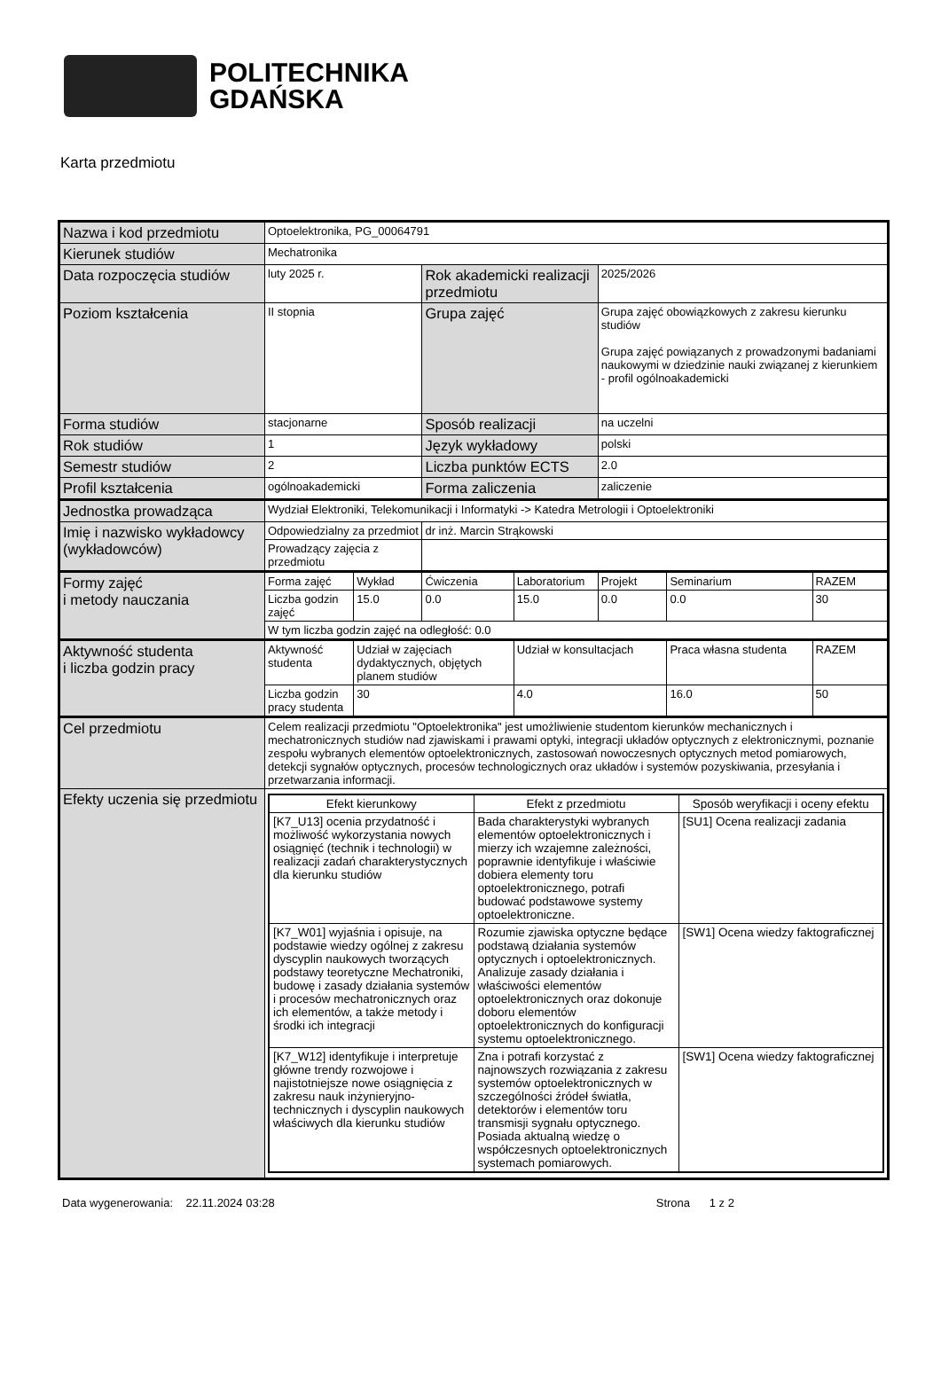POLITECHNIKA
GDAŃSKA
Karta przedmiotu
| Nazwa i kod przedmiotu | Optoelektronika, PG_00064791 | | | | | | |
| Kierunek studiów | Mechatronika | | | | | | |
| Data rozpoczęcia studiów | luty 2025 r. | | Rok akademicki realizacji przedmiotu | | 2025/2026 | | |
| Poziom kształcenia | II stopnia | | Grupa zajęć | | Grupa zajęć obowiązkowych z zakresu kierunku studiów Grupa zajęć powiązanych z prowadzonymi badaniami naukowymi w dziedzinie nauki związanej z kierunkiem - profil ogólnoakademicki | | |
| Forma studiów | stacjonarne | | Sposób realizacji | | na uczelni | | |
| Rok studiów | 1 | | Język wykładowy | | polski | | |
| Semestr studiów | 2 | | Liczba punktów ECTS | | 2.0 | | |
| Profil kształcenia | ogólnoakademicki | | Forma zaliczenia | | zaliczenie | | |
| Jednostka prowadząca | Wydział Elektroniki, Telekomunikacji i Informatyki -> Katedra Metrologii i Optoelektroniki | | | | | | |
| Imię i nazwisko wykładowcy (wykładowców) | Odpowiedzialny za przedmiot | | dr inż. Marcin Strąkowski | | | | |
| | Prowadzący zajęcia z przedmiotu | | | | | | |
| Formy zajęć i metody nauczania | Forma zajęć | Wykład | Ćwiczenia | Laboratorium | Projekt | Seminarium | RAZEM |
| | Liczba godzin zajęć | 15.0 | 0.0 | 15.0 | 0.0 | 0.0 | 30 |
| | W tym liczba godzin zajęć na odległość: 0.0 | | | | | | |
| Aktywność studenta i liczba godzin pracy | Aktywność studenta | Udział w zajęciach dydaktycznych, objętych planem studiów | | Udział w konsultacjach | | Praca własna studenta | RAZEM |
| | Liczba godzin pracy studenta | 30 | | 4.0 | | 16.0 | 50 |
| Cel przedmiotu | Celem realizacji przedmiotu "Optoelektronika" jest umożliwienie studentom kierunków mechanicznych i mechatronicznych studiów nad zjawiskami i prawami optyki, integracji układów optycznych z elektronicznymi, poznanie zespołu wybranych elementów optoelektronicznych, zastosowań nowoczesnych optycznych metod pomiarowych, detekcji sygnałów optycznych, procesów technologicznych oraz układów i systemów pozyskiwania, przesyłania i przetwarzania informacji. | | | | | | |
| Efekty uczenia się przedmiotu | / Efekt kierunkowy / Efekt z przedmiotu / Sposób weryfikacji i oceny efektu / / --- / --- / --- / / [K7_U13] ocenia przydatność i możliwość wykorzystania nowych osiągnięć (technik i technologii) w realizacji zadań charakterystycznych dla kierunku studiów / Bada charakterystyki wybranych elementów optoelektronicznych i mierzy ich wzajemne zależności, poprawnie identyfikuje i właściwie dobiera elementy toru optoelektronicznego, potrafi budować podstawowe systemy optoelektroniczne. / [SU1] Ocena realizacji zadania / / [K7_W01] wyjaśnia i opisuje, na podstawie wiedzy ogólnej z zakresu dyscyplin naukowych tworzących podstawy teoretyczne Mechatroniki, budowę i zasady działania systemów i procesów mechatronicznych oraz ich elementów, a także metody i środki ich integracji / Rozumie zjawiska optyczne będące podstawą działania systemów optycznych i optoelektronicznych. Analizuje zasady działania i właściwości elementów optoelektronicznych oraz dokonuje doboru elementów optoelektronicznych do konfiguracji systemu optoelektronicznego. / [SW1] Ocena wiedzy faktograficznej / / [K7_W12] identyfikuje i interpretuje główne trendy rozwojowe i najistotniejsze nowe osiągnięcia z zakresu nauk inżynieryjno-technicznych i dyscyplin naukowych właściwych dla kierunku studiów / Zna i potrafi korzystać z najnowszych rozwiązania z zakresu systemów optoelektronicznych w szczególności źródeł światła, detektorów i elementów toru transmisji sygnału optycznego. Posiada aktualną wiedzę o współczesnych optoelektronicznych systemach pomiarowych. / [SW1] Ocena wiedzy faktograficznej / | | | | | | |
Data wygenerowania: 22.11.2024 03:28 Strona 1 z 2